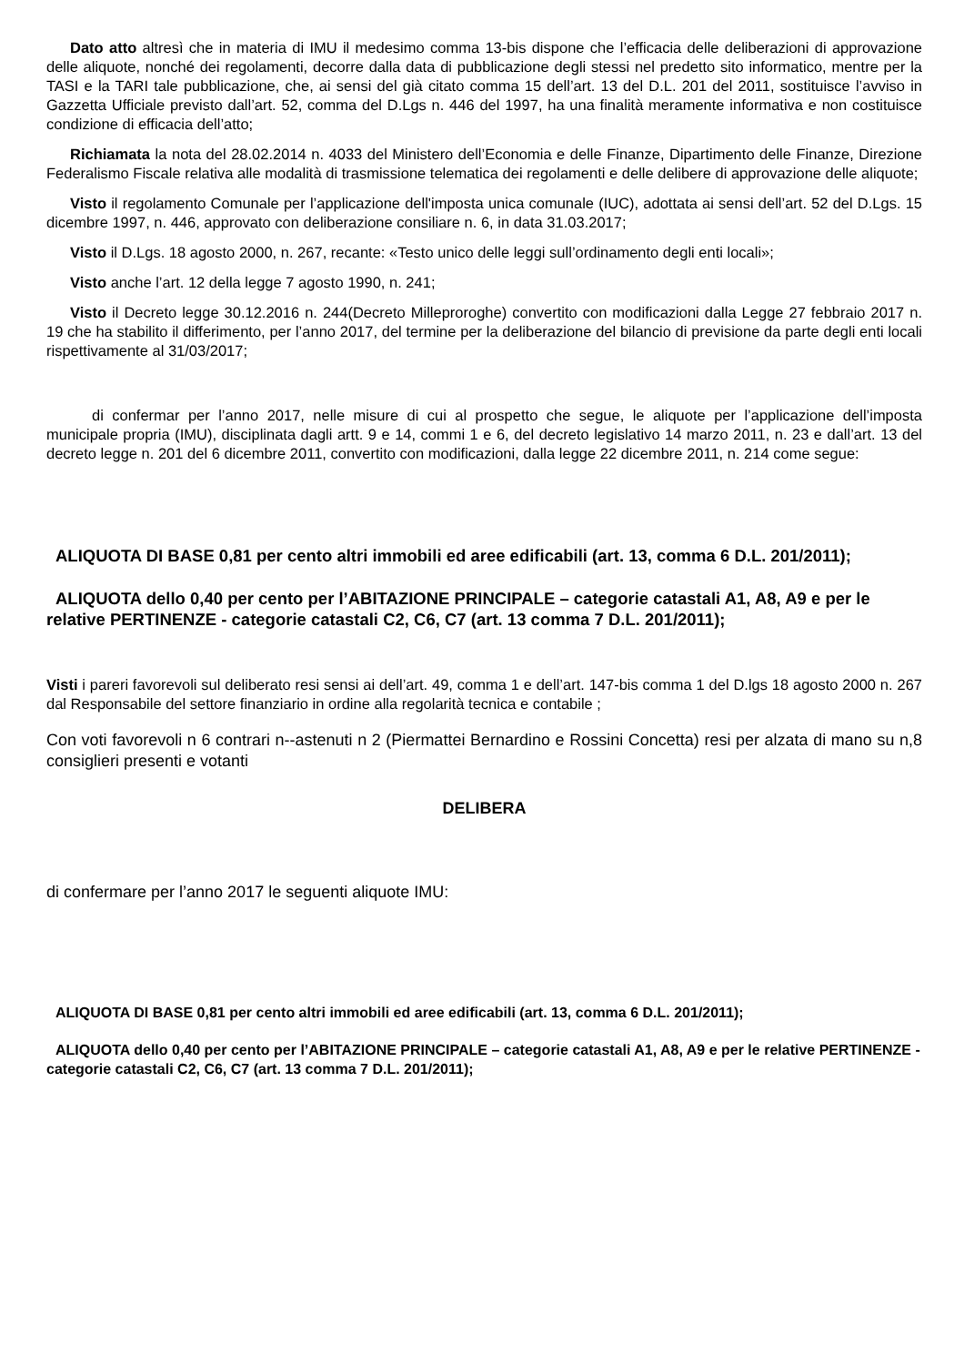Dato atto altresì che in materia di IMU il medesimo comma 13-bis dispone che l’efficacia delle deliberazioni di approvazione delle aliquote, nonché dei regolamenti, decorre dalla data di pubblicazione degli stessi nel predetto sito informatico, mentre per la TASI e la TARI tale pubblicazione, che, ai sensi del già citato comma 15 dell’art. 13 del D.L. 201 del 2011, sostituisce l’avviso in Gazzetta Ufficiale previsto dall’art. 52, comma del D.Lgs n. 446 del 1997, ha una finalità meramente informativa e non costituisce condizione di efficacia dell’atto;
Richiamata la nota del 28.02.2014 n. 4033 del Ministero dell’Economia e delle Finanze, Dipartimento delle Finanze, Direzione Federalismo Fiscale relativa alle modalità di trasmissione telematica dei regolamenti e delle delibere di approvazione delle aliquote;
Visto il regolamento Comunale per l’applicazione dell'imposta unica comunale (IUC), adottata ai sensi dell’art. 52 del D.Lgs. 15 dicembre 1997, n. 446, approvato con deliberazione consiliare n. 6, in data 31.03.2017;
Visto il D.Lgs. 18 agosto 2000, n. 267, recante: «Testo unico delle leggi sull’ordinamento degli enti locali»;
Visto anche l’art. 12 della legge 7 agosto 1990, n. 241;
Visto il Decreto legge 30.12.2016 n. 244(Decreto Milleproroghe) convertito con modificazioni dalla Legge 27 febbraio 2017 n. 19 che ha stabilito il differimento, per l’anno 2017, del termine per la deliberazione del bilancio di previsione da parte degli enti locali rispettivamente al 31/03/2017;
di confermar per l’anno 2017, nelle misure di cui al prospetto che segue, le aliquote per l’applicazione dell’imposta municipale propria (IMU), disciplinata dagli artt. 9 e 14, commi 1 e 6, del decreto legislativo 14 marzo 2011, n. 23 e dall’art. 13 del decreto legge n. 201 del 6 dicembre 2011, convertito con modificazioni, dalla legge 22 dicembre 2011, n. 214 come segue:
ALIQUOTA DI BASE 0,81 per cento altri immobili ed aree edificabili (art. 13, comma 6 D.L. 201/2011);
ALIQUOTA dello 0,40 per cento per l’ABITAZIONE PRINCIPALE – categorie catastali A1, A8, A9 e per le relative PERTINENZE - categorie catastali C2, C6, C7 (art. 13 comma 7 D.L. 201/2011);
Visti i pareri favorevoli sul deliberato resi sensi ai dell’art. 49, comma 1 e dell’art. 147-bis comma 1 del D.lgs 18 agosto 2000 n. 267 dal Responsabile del settore finanziario in ordine alla regolarità tecnica e contabile ;
Con voti favorevoli n 6 contrari n--astenuti n 2 (Piermattei Bernardino e Rossini Concetta) resi per alzata di mano su n,8 consiglieri presenti e votanti
DELIBERA
di confermare per l’anno 2017 le seguenti aliquote IMU:
ALIQUOTA DI BASE 0,81 per cento altri immobili ed aree edificabili (art. 13, comma 6 D.L. 201/2011);
ALIQUOTA dello 0,40 per cento per l’ABITAZIONE PRINCIPALE – categorie catastali A1, A8, A9 e per le relative PERTINENZE - categorie catastali C2, C6, C7 (art. 13 comma 7 D.L. 201/2011);